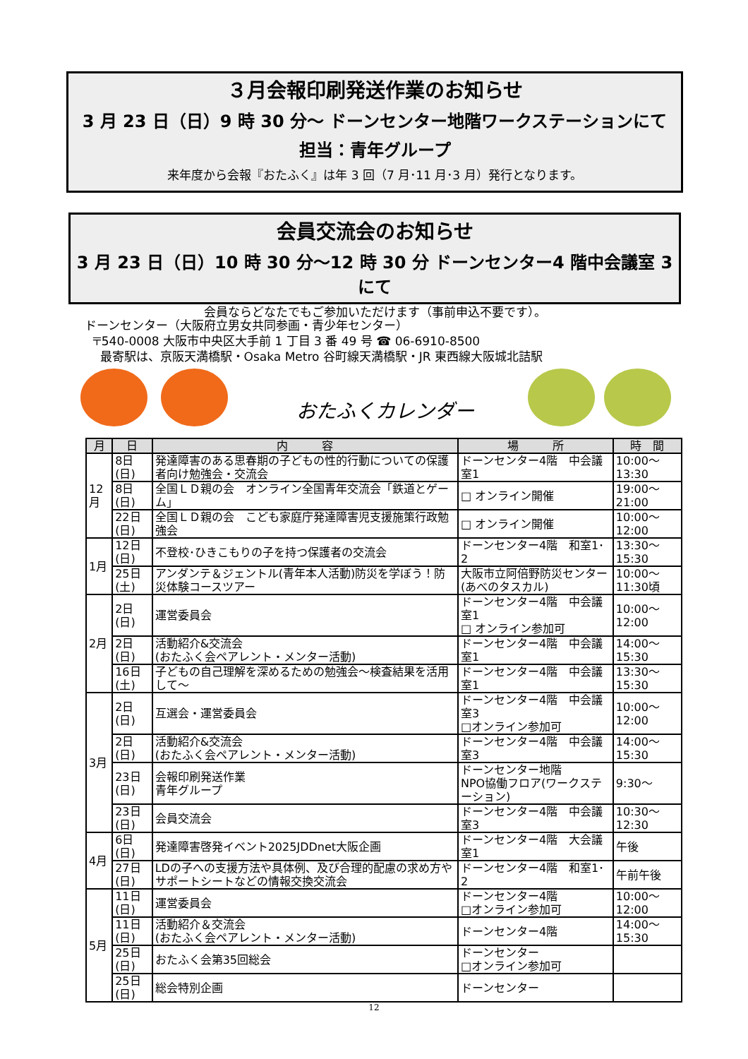３月会報印刷発送作業のお知らせ
3 月 23 日（日）9 時 30 分～ ドーンセンター地階ワークステーションにて
担当：青年グループ
来年度から会報『おたふく』は年 3 回（7 月･11 月･3 月）発行となります。
会員交流会のお知らせ
3 月 23 日（日）10 時 30 分～12 時 30 分 ドーンセンター4 階中会議室 3 にて
会員ならどなたでもご参加いただけます（事前申込不要です）。
ドーンセンター（大阪府立男女共同参画・青少年センター）
〒540-0008 大阪市中央区大手前 1 丁目 3 番 49 号 ☎ 06-6910-8500
最寄駅は、京阪天満橋駅・Osaka Metro 谷町線天満橋駅・JR 東西線大阪城北詰駅
おたふくカレンダー
| 月 | 日 | 内 容 | 場 所 | 時 間 |
| --- | --- | --- | --- | --- |
| 12月 | 8日(日) | 発達障害のある思春期の子どもの性的行動についての保護者向け勉強会・交流会 | ドーンセンター4階 中会議室1 | 10:00～13:30 |
| | 8日(日) | 全国ＬＤ親の会 オンライン全国青年交流会「鉄道とゲーム」 | □ オンライン開催 | 19:00～21:00 |
| | 22日(日) | 全国ＬＤ親の会 こども家庭庁発達障害児支援施策行政勉強会 | □ オンライン開催 | 10:00～12:00 |
| 1月 | 12日(日) | 不登校･ひきこもりの子を持つ保護者の交流会 | ドーンセンター4階 和室1･2 | 13:30～15:30 |
| | 25日(土) | アンダンテ＆ジェントル(青年本人活動)防災を学ぼう！防災体験コースツアー | 大阪市立阿倍野防災センター(あべのタスカル) | 10:00～11:30頃 |
| 2月 | 2日(日) | 運営委員会 | ドーンセンター4階 中会議室1 □ オンライン参加可 | 10:00～12:00 |
| | 2日(日) | 活動紹介&交流会 (おたふく会ペアレント・メンター活動) | ドーンセンター4階 中会議室1 | 14:00～15:30 |
| | 16日(土) | 子どもの自己理解を深めるための勉強会～検査結果を活用して～ | ドーンセンター4階 中会議室1 | 13:30～15:30 |
| 3月 | 2日(日) | 互選会・運営委員会 | ドーンセンター4階 中会議室3 □オンライン参加可 | 10:00～12:00 |
| | 2日(日) | 活動紹介&交流会 (おたふく会ペアレント・メンター活動) | ドーンセンター4階 中会議室3 | 14:00～15:30 |
| | 23日(日) | 会報印刷発送作業 青年グループ | ドーンセンター地階 NPO協働フロア(ワークステーション) | 9:30～ |
| | 23日(日) | 会員交流会 | ドーンセンター4階 中会議室3 | 10:30～12:30 |
| 4月 | 6日(日) | 発達障害啓発イベント2025JDDnet大阪企画 | ドーンセンター4階 大会議室1 | 午後 |
| | 27日(日) | LDの子への支援方法や具体例、及び合理的配慮の求め方やサポートシートなどの情報交換交流会 | ドーンセンター4階 和室1･2 | 午前午後 |
| 5月 | 11日(日) | 運営委員会 | ドーンセンター4階 □オンライン参加可 | 10:00～12:00 |
| | 11日(日) | 活動紹介＆交流会 (おたふく会ペアレント・メンター活動) | ドーンセンター4階 | 14:00～15:30 |
| | 25日(日) | おたふく会第35回総会 | ドーンセンター □オンライン参加可 | |
| | 25日(日) | 総会特別企画 | ドーンセンター | |
12